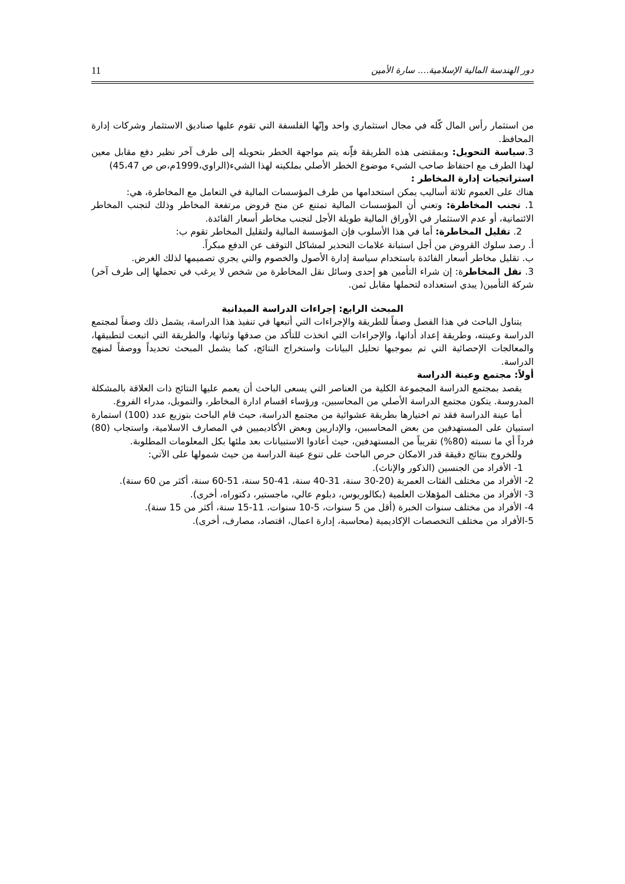دور الهندسة المالية الإسلامية.... سارة الأمين 11
من استثمار رأس المال كّله في مجال استثماري واحد وإنّها الفلسفة التي تقوم عليها صناديق الاستثمار وشركات إدارة المحافظ.
3.سياسة التحويل: وبمقتضى هذه الطريقة فإّنه يتم مواجهة الخطر بتحويله إلى طرف آخر نظير دفع مقابل معين لهذا الطرف مع احتفاظ صاحب الشيء موضوع الخطر الأصلي بملكيته لهذا الشيء(الراوي،1999م،ص ص 45،47)
استراتجيات إدارة المخاطر :
هناك على العموم ثلاثة أساليب يمكن استخدامها من طرف المؤسسات المالية في التعامل مع المخاطرة، هي:
1. تجنب المخاطرة: وتعني أن المؤسسات المالية تمتنع عن منح قروض مرتفعة المخاطر وذلك لتجنب المخاطر الائتمانية، أو عدم الاستثمار في الأوراق المالية طويلة الأجل لتجنب مخاطر أسعار الفائدة.
2. تقليل المخاطرة: أما في هذا الأسلوب فإن المؤسسة المالية ولتقليل المخاطر تقوم ب:
أ. رصد سلوك القروض من أجل استبانة علامات التحذير لمشاكل التوقف عن الدفع مبكراً.
ب. تقليل مخاطر أسعار الفائدة باستخدام سياسة إدارة الأصول والخصوم والتي يجري تصميمها لذلك الغرض.
3. نقل المخاطرة: إن شراء التأمين هو إحدى وسائل نقل المخاطرة من شخص لا يرغب في تحملها إلى طرف آخر) شركة التأمين( يبدي استعداده لتحملها مقابل ثمن.
المبحث الرابع: إجراءات الدراسة الميدانية
يتناول الباحث في هذا الفصل وصفاً للطريقة والإجراءات التي أتبعها في تنفيذ هذا الدراسة، يشمل ذلك وصفاً لمجتمع الدراسة وعينته، وطريقة إعداد أداتها، والإجراءات التي اتخذت للتأكد من صدقها وثباتها، والطريقة التي اتبعت لتطبيقها، والمعالجات الإحصائية التي تم بموجبها تحليل البيانات واستخراج النتائج، كما يشمل المبحث تحديداً ووصفاً لمنهج الدراسة.
أولاً: مجتمع وعينة الدراسة
يقصد بمجتمع الدراسة المجموعة الكلية من العناصر التي يسعى الباحث أن يعمم عليها النتائج ذات العلاقة بالمشكلة المدروسة. يتكون مجتمع الدراسة الأصلي من المحاسبين، ورؤساء اقسام ادارة المخاطر، والتمويل، مدراء الفروع.
أما عينة الدراسة فقد تم اختيارها بطريقة عشوائية من مجتمع الدراسة، حيث قام الباحث بتوزيع عدد (100) استمارة استبيان على المستهدفين من بعض المحاسبين، والإداريين وبعض الأكاديميين في المصارف الاسلامية، واستجاب (80) فرداً أي ما نسبته (80%) تقريباً من المستهدفين، حيث أعادوا الاستبيانات بعد ملئها بكل المعلومات المطلوبة.
وللخروج بنتائج دقيقة قدر الامكان حرص الباحث على تنوع عينة الدراسة من حيث شمولها على الآتي:
1- الأفراد من الجنسين (الذكور والإناث).
2- الأفراد من مختلف الفئات العمرية (20-30 سنة، 31-40 سنة، 41-50 سنة، 51-60 سنة، أكثر من 60 سنة).
3- الأفراد من مختلف المؤهلات العلمية (بكالوريوس، دبلوم عالي، ماجستير، دكتوراه، أخرى).
4- الأفراد من مختلف سنوات الخبرة (أقل من 5 سنوات، 5-10 سنوات، 11-15 سنة، أكثر من 15 سنة).
5-الأفراد من مختلف التخصصات الإكاديمية (محاسبة، إدارة اعمال، اقتصاد، مصارف، أخرى).